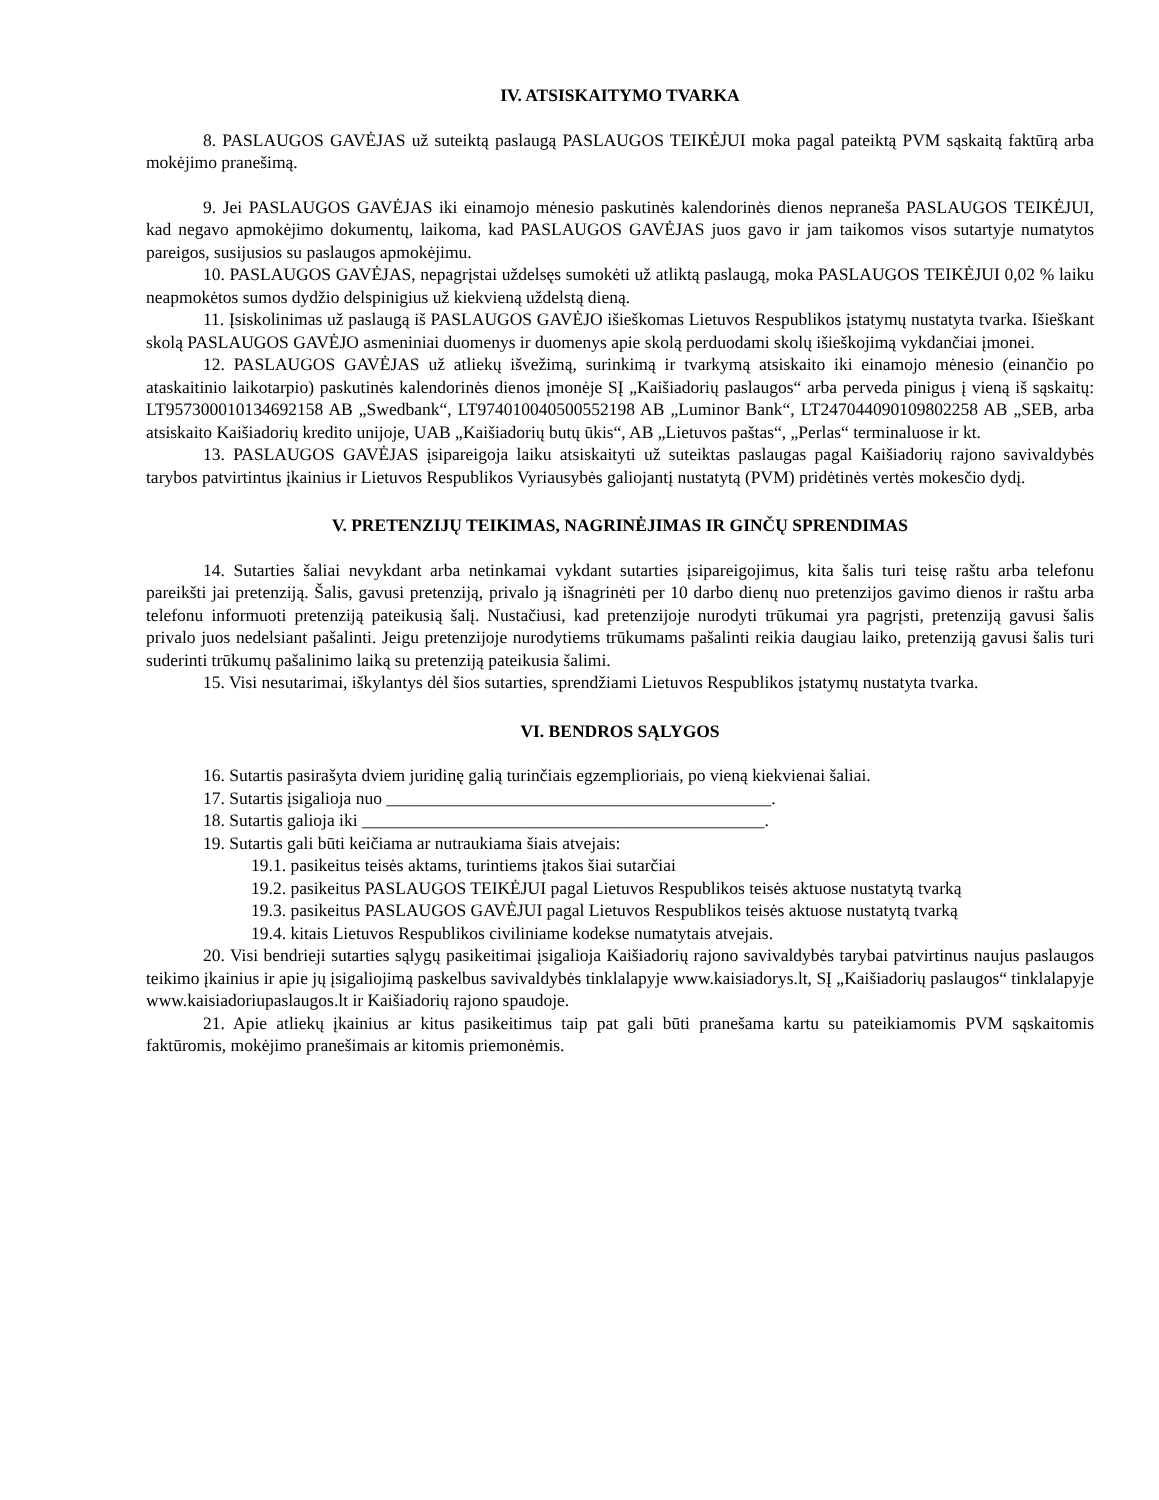IV. ATSISKAITYMO TVARKA
8. PASLAUGOS GAVĖJAS už suteiktą paslaugą PASLAUGOS TEIKĖJUI moka pagal pateiktą PVM sąskaitą faktūrą arba mokėjimo pranešimą.
9. Jei PASLAUGOS GAVĖJAS iki einamojo mėnesio paskutinės kalendorinės dienos nepraneša PASLAUGOS TEIKĖJUI, kad negavo apmokėjimo dokumentų, laikoma, kad PASLAUGOS GAVĖJAS juos gavo ir jam taikomos visos sutartyje numatytos pareigos, susijusios su paslaugos apmokėjimu.
10. PASLAUGOS GAVĖJAS, nepagrįstai uždelsęs sumokėti už atliktą paslaugą, moka PASLAUGOS TEIKĖJUI 0,02 % laiku neapmokėtos sumos dydžio delspinigius už kiekvieną uždelstą dieną.
11. Įsiskolinimas už paslaugą iš PASLAUGOS GAVĖJO išieškomas Lietuvos Respublikos įstatymų nustatyta tvarka. Išieškant skolą PASLAUGOS GAVĖJO asmeniniai duomenys ir duomenys apie skolą perduodami skolų išieškojimą vykdančiai įmonei.
12. PASLAUGOS GAVĖJAS už atliekų išvežimą, surinkimą ir tvarkymą atsiskaito iki einamojo mėnesio (einančio po ataskaitinio laikotarpio) paskutinės kalendorinės dienos įmonėje SĮ „Kaišiadorių paslaugos“ arba perveda pinigus į vieną iš sąskaitų: LT957300010134692158 AB „Swedbank“, LT974010040500552198 AB „Luminor Bank“, LT247044090109802258 AB „SEB, arba atsiskaito Kaišiadorių kredito unijoje, UAB „Kaišiadorių butų ūkis“, AB „Lietuvos paštas“, „Perlas“ terminaluose ir kt.
13. PASLAUGOS GAVĖJAS įsipareigoja laiku atsiskaityti už suteiktas paslaugas pagal Kaišiadorių rajono savivaldybės tarybos patvirtintus įkainius ir Lietuvos Respublikos Vyriausybės galiojantį nustatytą (PVM) pridėtinės vertės mokesčio dydį.
V. PRETENZIJŲ TEIKIMAS, NAGRINĖJIMAS IR GINČŲ SPRENDIMAS
14. Sutarties šaliai nevykdant arba netinkamai vykdant sutarties įsipareigojimus, kita šalis turi teisę raštu arba telefonu pareikšti jai pretenziją. Šalis, gavusi pretenziją, privalo ją išnagrinėti per 10 darbo dienų nuo pretenzijos gavimo dienos ir raštu arba telefonu informuoti pretenziją pateikusią šalį. Nustačiusi, kad pretenzijoje nurodyti trūkumai yra pagrįsti, pretenziją gavusi šalis privalo juos nedelsiant pašalinti. Jeigu pretenzijoje nurodytiems trūkumams pašalinti reikia daugiau laiko, pretenziją gavusi šalis turi suderinti trūkumų pašalinimo laiką su pretenziją pateikusia šalimi.
15. Visi nesutarimai, iškylantys dėl šios sutarties, sprendžiami Lietuvos Respublikos įstatymų nustatyta tvarka.
VI. BENDROS SĄLYGOS
16. Sutartis pasirašyta dviem juridinę galią turinčiais egzemplioriais, po vieną kiekvienai šaliai.
17. Sutartis įsigalioja nuo ____________________________________________.
18. Sutartis galioja iki ______________________________________________.
19. Sutartis gali būti keičiama ar nutraukiama šiais atvejais:
19.1. pasikeitus teisės aktams, turintiems įtakos šiai sutarčiai
19.2. pasikeitus PASLAUGOS TEIKĖJUI pagal Lietuvos Respublikos teisės aktuose nustatytą tvarką
19.3. pasikeitus PASLAUGOS GAVĖJUI pagal Lietuvos Respublikos teisės aktuose nustatytą tvarką
19.4. kitais Lietuvos Respublikos civiliniame kodekse numatytais atvejais.
20. Visi bendrieji sutarties sąlygų pasikeitimai įsigalioja Kaišiadorių rajono savivaldybės tarybai patvirtinus naujus paslaugos teikimo įkainius ir apie jų įsigaliojimą paskelbus savivaldybės tinklalapyje www.kaisiadorys.lt, SĮ „Kaišiadorių paslaugos“ tinklalapyje www.kaisiadoriupaslaugos.lt ir Kaišiadorių rajono spaudoje.
21. Apie atliekų įkainius ar kitus pasikeitimus taip pat gali būti pranešama kartu su pateikiamomis PVM sąskaitomis faktūromis, mokėjimo pranešimais ar kitomis priemonėmis.